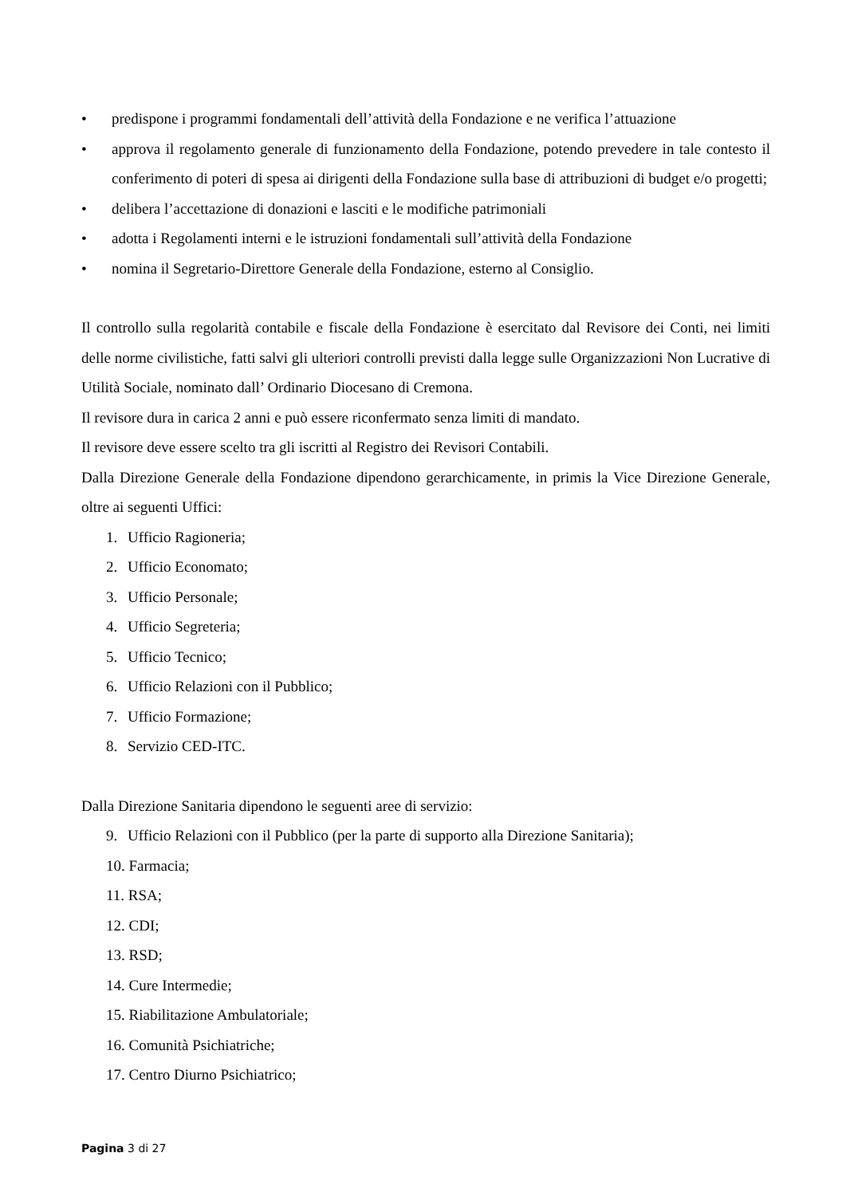• predispone i programmi fondamentali dell’attività della Fondazione e ne verifica l’attuazione
• approva il regolamento generale di funzionamento della Fondazione, potendo prevedere in tale contesto il conferimento di poteri di spesa ai dirigenti della Fondazione sulla base di attribuzioni di budget e/o progetti;
• delibera l’accettazione di donazioni e lasciti e le modifiche patrimoniali
• adotta i Regolamenti interni e le istruzioni fondamentali sull’attività della Fondazione
• nomina il Segretario-Direttore Generale della Fondazione, esterno al Consiglio.
Il controllo sulla regolarità contabile e fiscale della Fondazione è esercitato dal Revisore dei Conti, nei limiti delle norme civilistiche, fatti salvi gli ulteriori controlli previsti dalla legge sulle Organizzazioni Non Lucrative di Utilità Sociale, nominato dall’ Ordinario Diocesano di Cremona.
Il revisore dura in carica 2 anni e può essere riconfermato senza limiti di mandato.
Il revisore deve essere scelto tra gli iscritti al Registro dei Revisori Contabili.
Dalla Direzione Generale della Fondazione dipendono gerarchicamente, in primis la Vice Direzione Generale, oltre ai seguenti Uffici:
1. Ufficio Ragioneria;
2. Ufficio Economato;
3. Ufficio Personale;
4. Ufficio Segreteria;
5. Ufficio Tecnico;
6. Ufficio Relazioni con il Pubblico;
7. Ufficio Formazione;
8. Servizio CED-ITC.
Dalla Direzione Sanitaria dipendono le seguenti aree di servizio:
9. Ufficio Relazioni con il Pubblico (per la parte di supporto alla Direzione Sanitaria);
10. Farmacia;
11. RSA;
12. CDI;
13. RSD;
14. Cure Intermedie;
15. Riabilitazione Ambulatoriale;
16. Comunità Psichiatriche;
17. Centro Diurno Psichiatrico;
Pagina 3 di 27